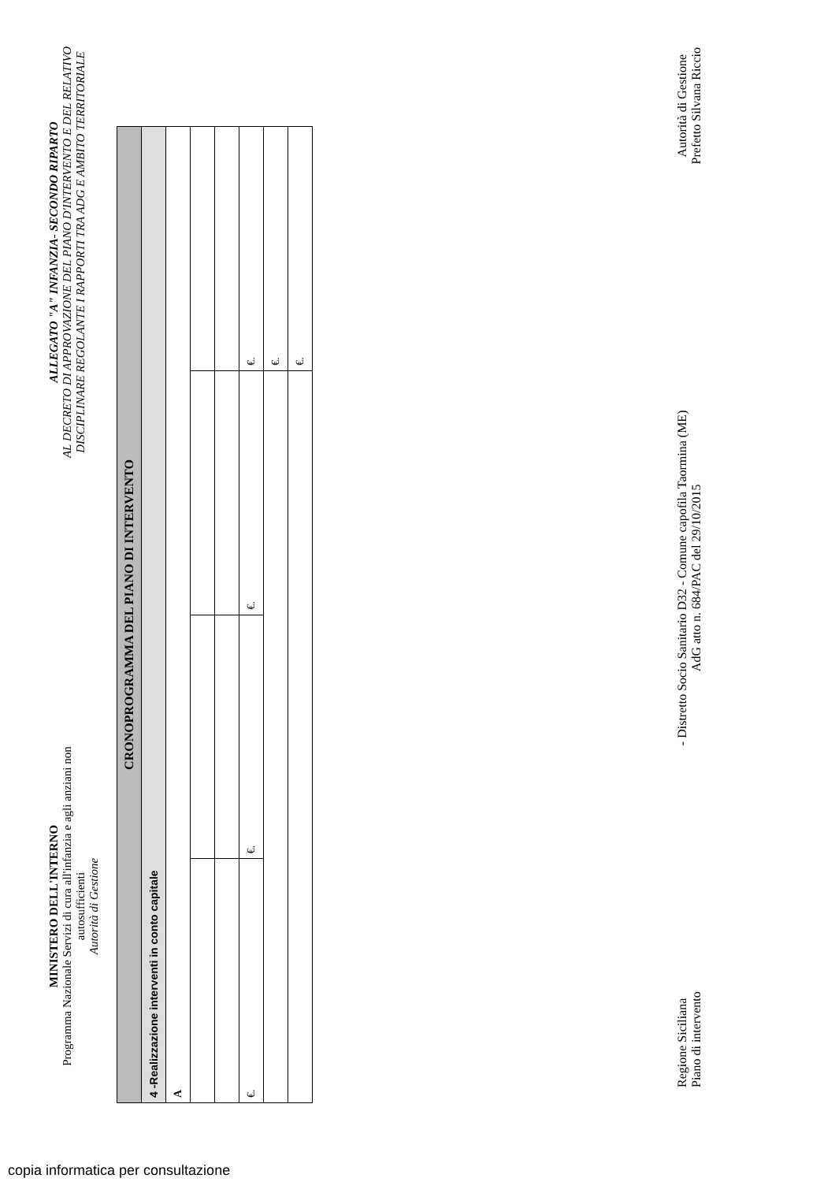MINISTERO DELL'INTERNO
Programma Nazionale Servizi di cura all'infanzia e agli anziani non autosufficienti
Autorità di Gestione
ALLEGATO "A" INFANZIA- SECONDO RIPARTO
AL DECRETO DI APPROVAZIONE DEL PIANO D'INTERVENTO E DEL RELATIVO DISCIPLINARE REGOLANTE I RAPPORTI TRA ADG E AMBITO TERRITORIALE
| CRONOPROGRAMMA DEL PIANO DI INTERVENTO | | | |
| 4 -Realizzazione interventi in conto capitale | | | |
| A | | | |
| €. | €. | €. | €. |
| | | | €. |
| | | | €. |
Regione Siciliana
Piano di intervento
- Distretto Socio Sanitario D32 - Comune capofila Taormina (ME)
AdG atto n. 684/PAC del 29/10/2015
Autorità di Gestione
Prefetto Silvana Riccio
copia informatica per consultazione